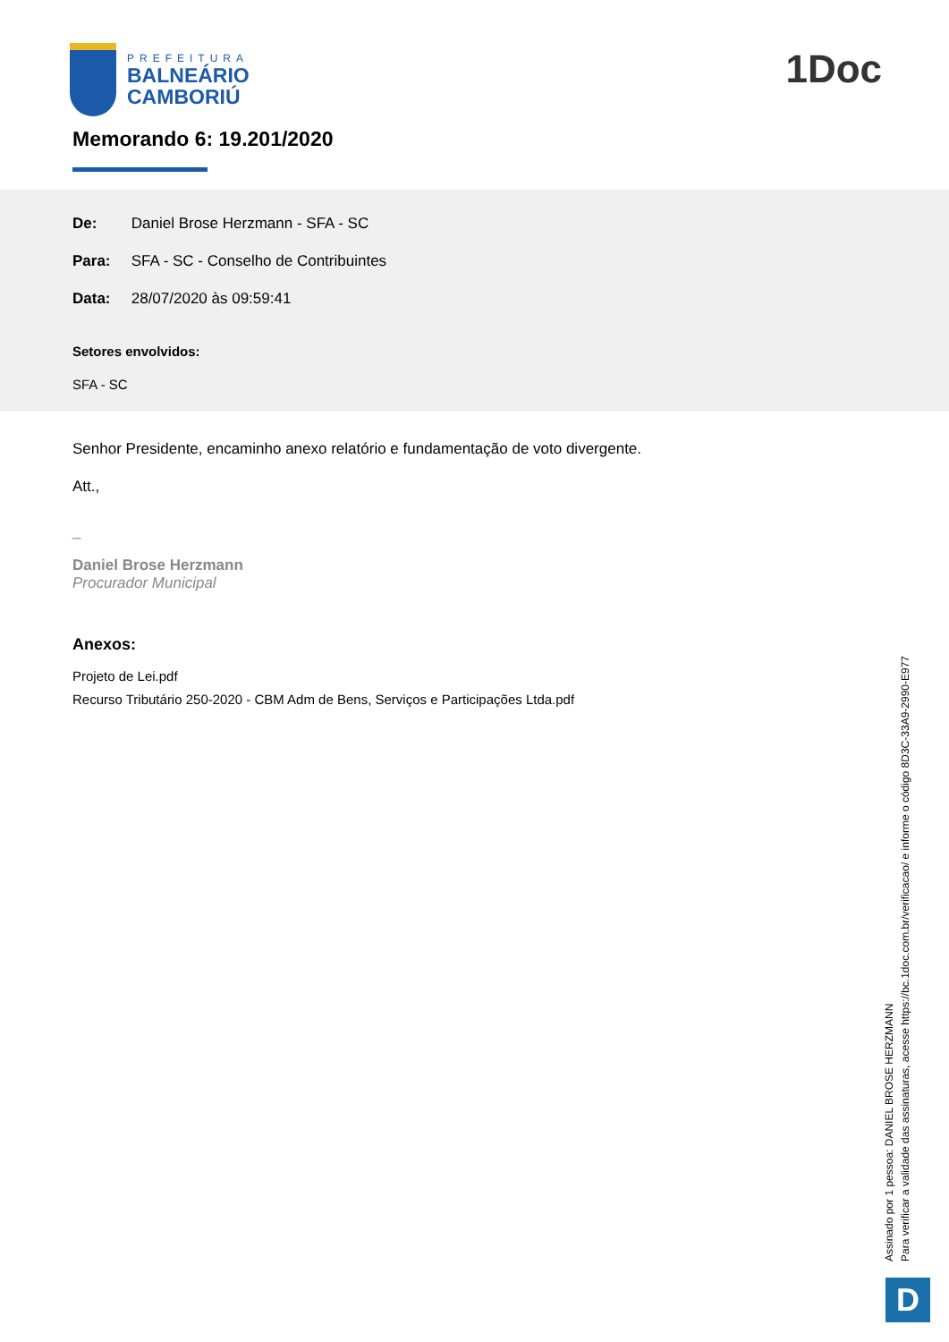PREFEITURA
BALNEÁRIO
CAMBORIÚ
1Doc
Memorando 6: 19.201/2020
De: Daniel Brose Herzmann - SFA - SC
Para: SFA - SC - Conselho de Contribuintes
Data: 28/07/2020 às 09:59:41
Setores envolvidos:
SFA - SC
Senhor Presidente, encaminho anexo relatório e fundamentação de voto divergente.
Att.,
_
Daniel Brose Herzmann
Procurador Municipal
Anexos:
Projeto de Lei.pdf
Recurso Tributário 250-2020 - CBM Adm de Bens, Serviços e Participações Ltda.pdf
Assinado por 1 pessoa: DANIEL BROSE HERZMANN
Para verificar a validade das assinaturas, acesse https://bc.1doc.com.br/verificacao/ e informe o código 8D3C-33A9-2990-E977
D